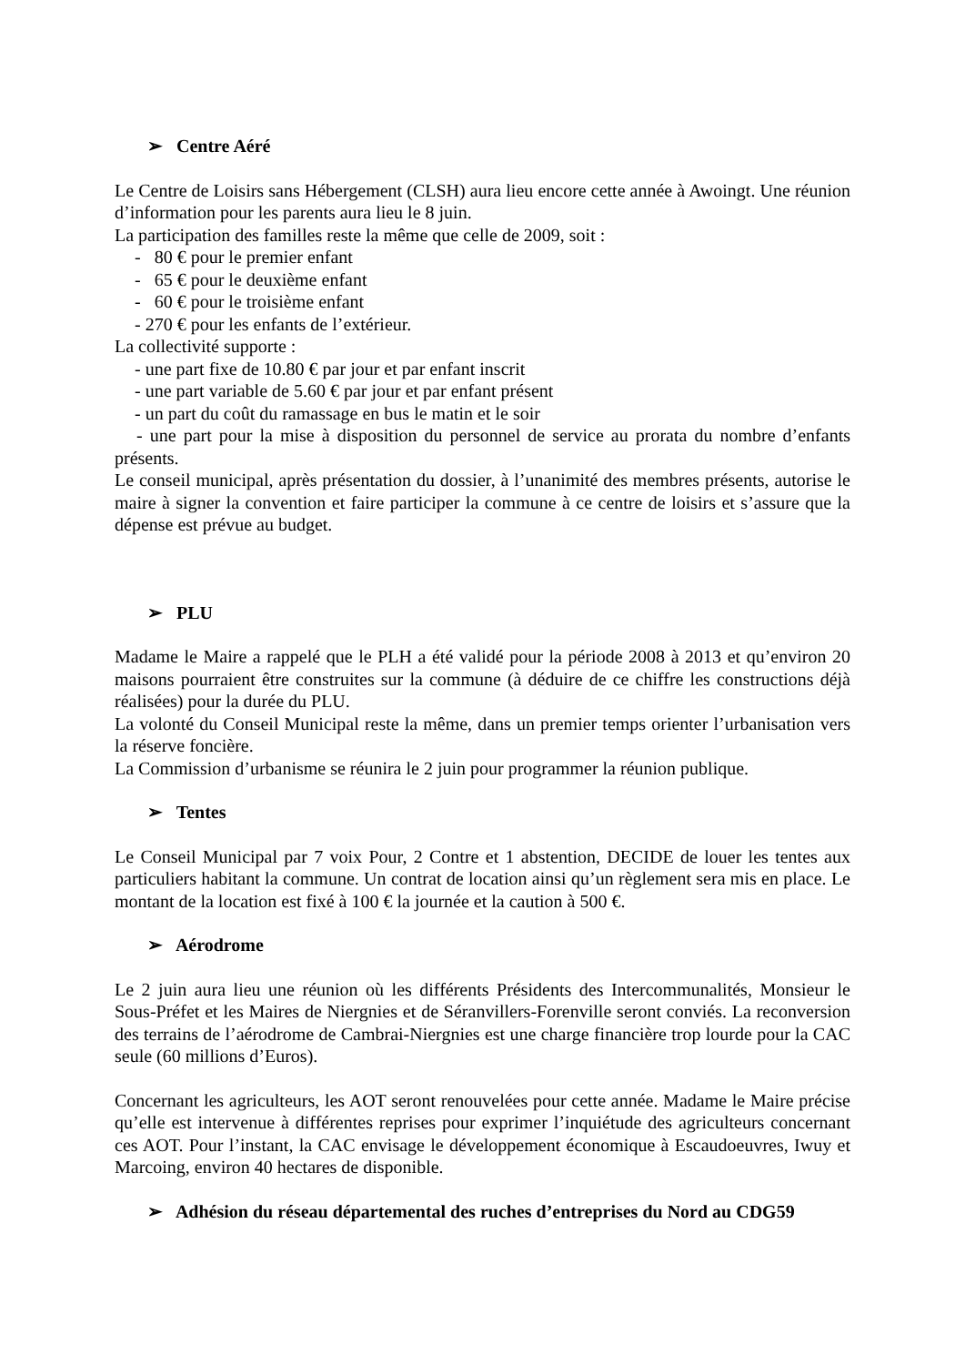➢ Centre Aéré
Le Centre de Loisirs sans Hébergement (CLSH) aura lieu encore cette année à Awoingt. Une réunion d’information pour les parents aura lieu le 8 juin.
La participation des familles reste la même que celle de 2009, soit :
- 80 € pour le premier enfant
- 65 € pour le deuxième enfant
- 60 € pour le troisième enfant
- 270 € pour les enfants de l’extérieur.
La collectivité supporte :
- une part fixe de 10.80 € par jour et par enfant inscrit
- une part variable de 5.60 € par jour et par enfant présent
- un part du coût du ramassage en bus le matin et le soir
- une part pour la mise à disposition du personnel de service au prorata du nombre d’enfants présents.
Le conseil municipal, après présentation du dossier, à l’unanimité des membres présents, autorise le maire à signer la convention et faire participer la commune à ce centre de loisirs et s’assure que la dépense est prévue au budget.
➢ PLU
Madame le Maire a rappelé que le PLH a été validé pour la période 2008 à 2013 et qu’environ 20 maisons pourraient être construites sur la commune (à déduire de ce chiffre les constructions déjà réalisées) pour la durée du PLU.
La volonté du Conseil Municipal reste la même, dans un premier temps orienter l’urbanisation vers la réserve foncière.
La Commission d’urbanisme se réunira le 2 juin pour programmer la réunion publique.
➢ Tentes
Le Conseil Municipal par 7 voix Pour, 2 Contre et 1 abstention, DECIDE de louer les tentes aux particuliers habitant la commune. Un contrat de location ainsi qu’un règlement sera mis en place. Le montant de la location est fixé à 100 € la journée et la caution à 500 €.
➢ Aérodrome
Le 2 juin aura lieu une réunion où les différents Présidents des Intercommunalités, Monsieur le Sous-Préfet et les Maires de Niergnies et de Séranvillers-Forenville seront conviés. La reconversion des terrains de l’aérodrome de Cambrai-Niergnies est une charge financière trop lourde pour la CAC seule (60 millions d’Euros).
Concernant les agriculteurs, les AOT seront renouvelées pour cette année. Madame le Maire précise qu’elle est intervenue à différentes reprises pour exprimer l’inquiétude des agriculteurs concernant ces AOT. Pour l’instant, la CAC envisage le développement économique à Escaudoeuvres, Iwuy et Marcoing, environ 40 hectares de disponible.
➢ Adhésion du réseau départemental des ruches d’entreprises du Nord au CDG59